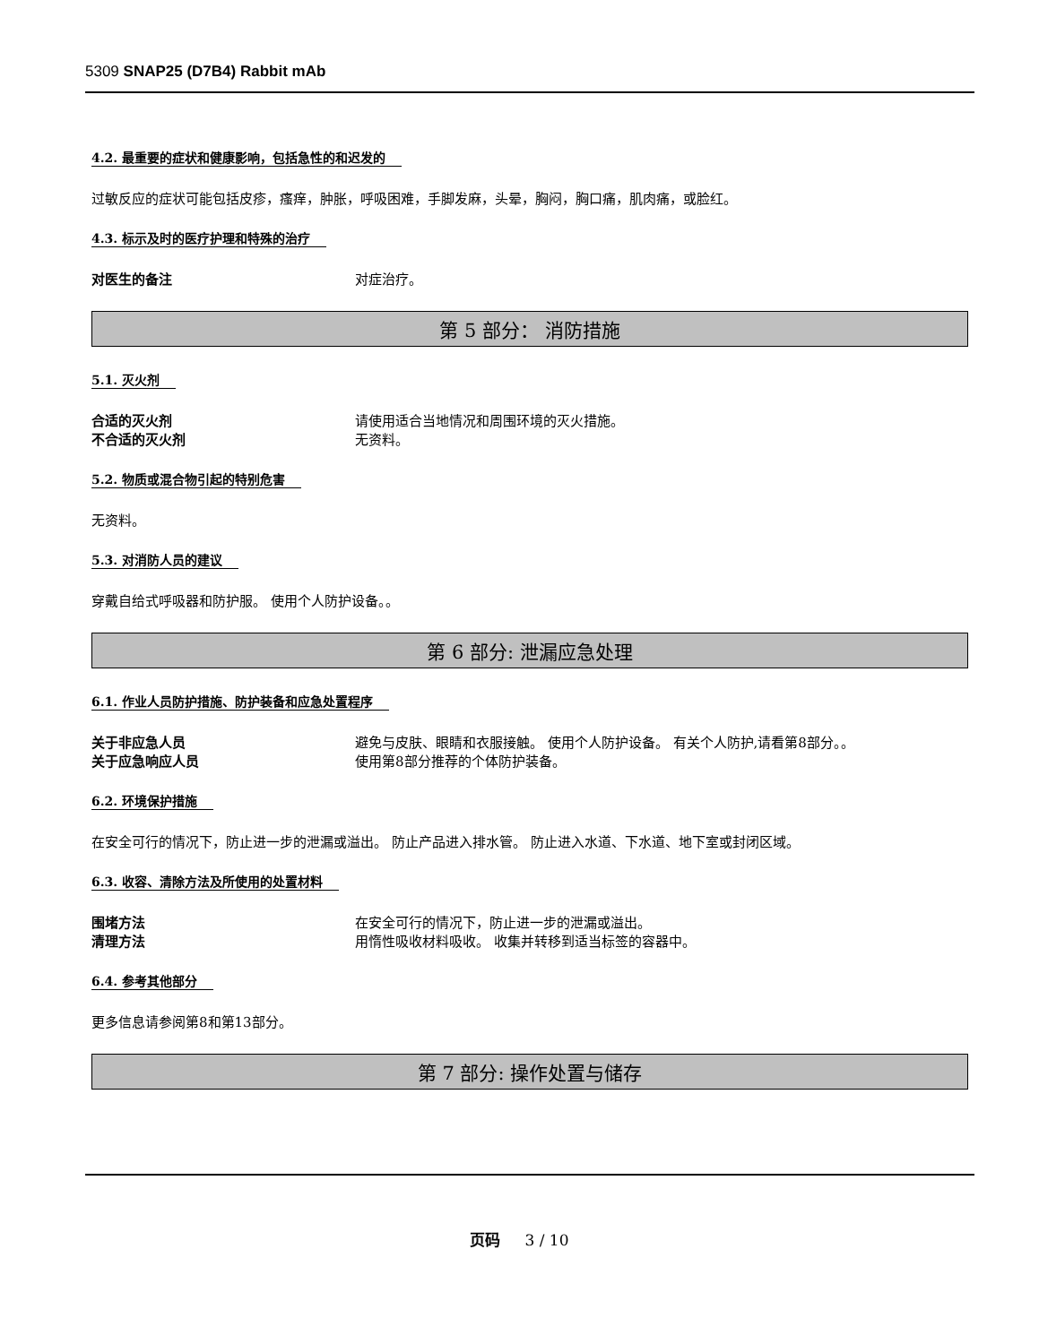5309 SNAP25 (D7B4) Rabbit mAb
4.2. 最重要的症状和健康影响，包括急性的和迟发的
过敏反应的症状可能包括皮疹，瘙痒，肿胀，呼吸困难，手脚发麻，头晕，胸闷，胸口痛，肌肉痛，或脸红。
4.3. 标示及时的医疗护理和特殊的治疗
对医生的备注 对症治疗。
第 5 部分： 消防措施
5.1. 灭火剂
合适的灭火剂 请使用适合当地情况和周围环境的灭火措施。
不合适的灭火剂 无资料。
5.2. 物质或混合物引起的特别危害
无资料。
5.3. 对消防人员的建议
穿戴自给式呼吸器和防护服。 使用个人防护设备。。
第 6 部分: 泄漏应急处理
6.1. 作业人员防护措施、防护装备和应急处置程序
关于非应急人员 避免与皮肤、眼睛和衣服接触。 使用个人防护设备。 有关个人防护,请看第8部分。。
关于应急响应人员 使用第8部分推荐的个体防护装备。
6.2. 环境保护措施
在安全可行的情况下，防止进一步的泄漏或溢出。 防止产品进入排水管。 防止进入水道、下水道、地下室或封闭区域。
6.3. 收容、清除方法及所使用的处置材料
围堵方法 在安全可行的情况下，防止进一步的泄漏或溢出。
清理方法 用惰性吸收材料吸收。 收集并转移到适当标签的容器中。
6.4. 参考其他部分
更多信息请参阅第8和第13部分。
第 7 部分: 操作处置与储存
页码 3 / 10